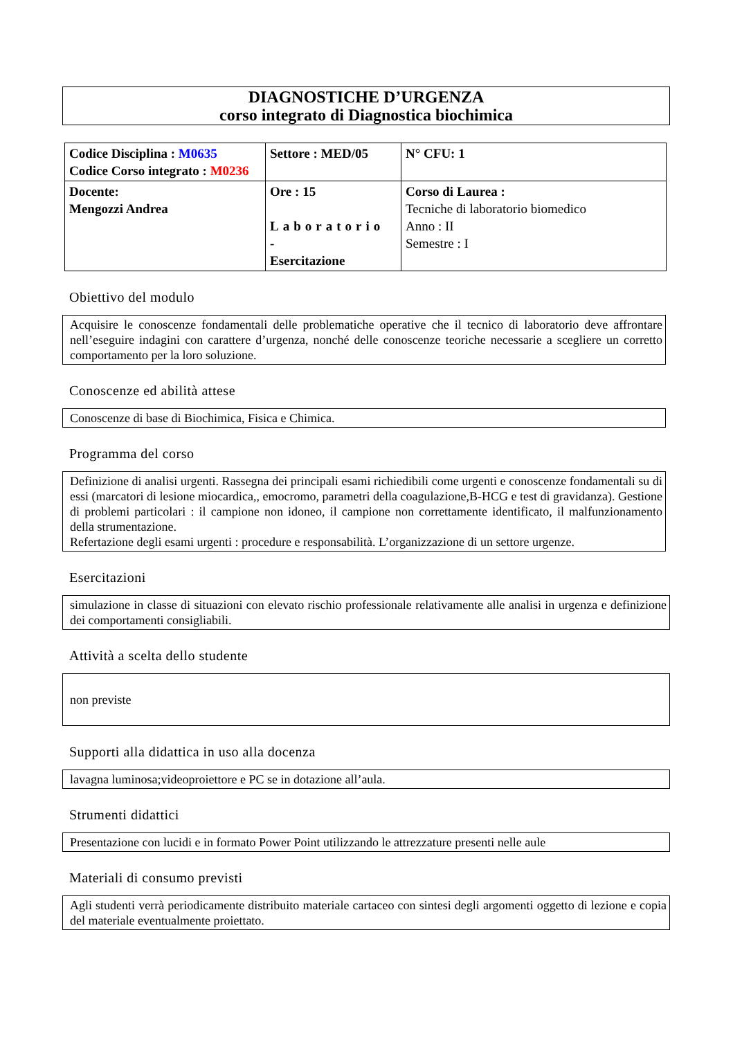DIAGNOSTICHE D’URGENZA
corso integrato di Diagnostica biochimica
| Codice Disciplina : M0635 Codice Corso integrato : M0236 | Settore : MED/05 | N° CFU: 1 |
| Docente: Mengozzi Andrea | Ore : 15 Laboratorio - Esercitazione | Corso di Laurea : Tecniche di laboratorio biomedico Anno : II Semestre : I |
Obiettivo del modulo
Acquisire le conoscenze fondamentali delle problematiche operative che il tecnico di laboratorio deve affrontare nell’eseguire indagini con carattere d’urgenza, nonché delle conoscenze teoriche necessarie a scegliere un corretto comportamento per la loro soluzione.
Conoscenze ed abilità attese
Conoscenze di base di Biochimica, Fisica e Chimica.
Programma del corso
Definizione di analisi urgenti. Rassegna dei principali esami richiedibili come urgenti e conoscenze fondamentali su di essi (marcatori di lesione miocardica,, emocromo, parametri della coagulazione,B-HCG e test di gravidanza). Gestione di problemi particolari : il campione non idoneo, il campione non correttamente identificato, il malfunzionamento della strumentazione.
Refertazione degli esami urgenti : procedure e responsabilità. L’organizzazione di un settore urgenze.
Esercitazioni
simulazione in classe di situazioni con elevato rischio professionale relativamente alle analisi in urgenza e definizione dei comportamenti consigliabili.
Attività a scelta dello studente
non previste
Supporti alla didattica in uso alla docenza
lavagna luminosa;videoproiettore e PC se in dotazione all’aula.
Strumenti didattici
Presentazione con lucidi e in formato Power Point utilizzando le attrezzature presenti nelle aule
Materiali di consumo previsti
Agli studenti verrà periodicamente distribuito materiale cartaceo con sintesi degli argomenti oggetto di lezione e copia del materiale eventualmente proiettato.